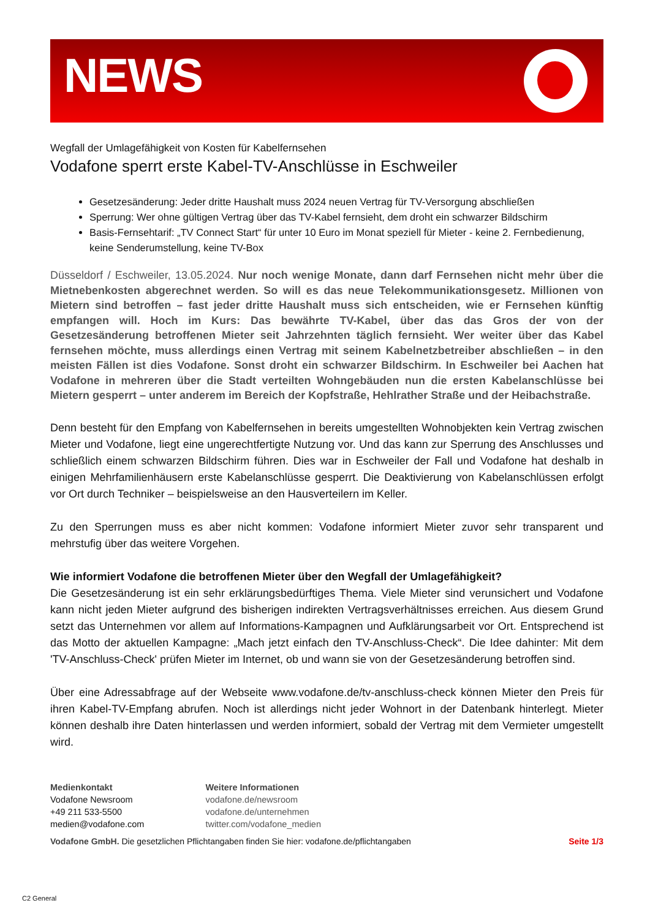NEWS
Wegfall der Umlagefähigkeit von Kosten für Kabelfernsehen
Vodafone sperrt erste Kabel-TV-Anschlüsse in Eschweiler
Gesetzesänderung: Jeder dritte Haushalt muss 2024 neuen Vertrag für TV-Versorgung abschließen
Sperrung: Wer ohne gültigen Vertrag über das TV-Kabel fernsieht, dem droht ein schwarzer Bildschirm
Basis-Fernsehtarif: „TV Connect Start“ für unter 10 Euro im Monat speziell für Mieter - keine 2. Fernbedienung, keine Senderumstellung, keine TV-Box
Düsseldorf / Eschweiler, 13.05.2024. Nur noch wenige Monate, dann darf Fernsehen nicht mehr über die Mietnebenkosten abgerechnet werden. So will es das neue Telekommunikationsgesetz. Millionen von Mietern sind betroffen – fast jeder dritte Haushalt muss sich entscheiden, wie er Fernsehen künftig empfangen will. Hoch im Kurs: Das bewährte TV-Kabel, über das das Gros der von der Gesetzesänderung betroffenen Mieter seit Jahrzehnten täglich fernsieht. Wer weiter über das Kabel fernsehen möchte, muss allerdings einen Vertrag mit seinem Kabelnetzbetreiber abschließen – in den meisten Fällen ist dies Vodafone. Sonst droht ein schwarzer Bildschirm. In Eschweiler bei Aachen hat Vodafone in mehreren über die Stadt verteilten Wohngebäuden nun die ersten Kabelanschlüsse bei Mietern gesperrt – unter anderem im Bereich der Kopfstraße, Hehlrather Straße und der Heibachstraße.
Denn besteht für den Empfang von Kabelfernsehen in bereits umgestellten Wohnobjekten kein Vertrag zwischen Mieter und Vodafone, liegt eine ungerechtfertigte Nutzung vor. Und das kann zur Sperrung des Anschlusses und schließlich einem schwarzen Bildschirm führen. Dies war in Eschweiler der Fall und Vodafone hat deshalb in einigen Mehrfamilienhäusern erste Kabelanschlüsse gesperrt. Die Deaktivierung von Kabelanschlüssen erfolgt vor Ort durch Techniker – beispielsweise an den Hausverteilern im Keller.
Zu den Sperrungen muss es aber nicht kommen: Vodafone informiert Mieter zuvor sehr transparent und mehrstufig über das weitere Vorgehen.
Wie informiert Vodafone die betroffenen Mieter über den Wegfall der Umlagefähigkeit?
Die Gesetzesänderung ist ein sehr erklärungsbedürftiges Thema. Viele Mieter sind verunsichert und Vodafone kann nicht jeden Mieter aufgrund des bisherigen indirekten Vertragsverhältnisses erreichen. Aus diesem Grund setzt das Unternehmen vor allem auf Informations-Kampagnen und Aufklärungsarbeit vor Ort. Entsprechend ist das Motto der aktuellen Kampagne: „Mach jetzt einfach den TV-Anschluss-Check“. Die Idee dahinter: Mit dem 'TV-Anschluss-Check' prüfen Mieter im Internet, ob und wann sie von der Gesetzesänderung betroffen sind.
Über eine Adressabfrage auf der Webseite www.vodafone.de/tv-anschluss-check können Mieter den Preis für ihren Kabel-TV-Empfang abrufen. Noch ist allerdings nicht jeder Wohnort in der Datenbank hinterlegt. Mieter können deshalb ihre Daten hinterlassen und werden informiert, sobald der Vertrag mit dem Vermieter umgestellt wird.
Medienkontakt
Vodafone Newsroom
+49 211 533-5500
medien@vodafone.com
Weitere Informationen
vodafone.de/newsroom
vodafone.de/unternehmen
twitter.com/vodafone_medien
Vodafone GmbH. Die gesetzlichen Pflichtangaben finden Sie hier: vodafone.de/pflichtangaben Seite 1/3
C2 General